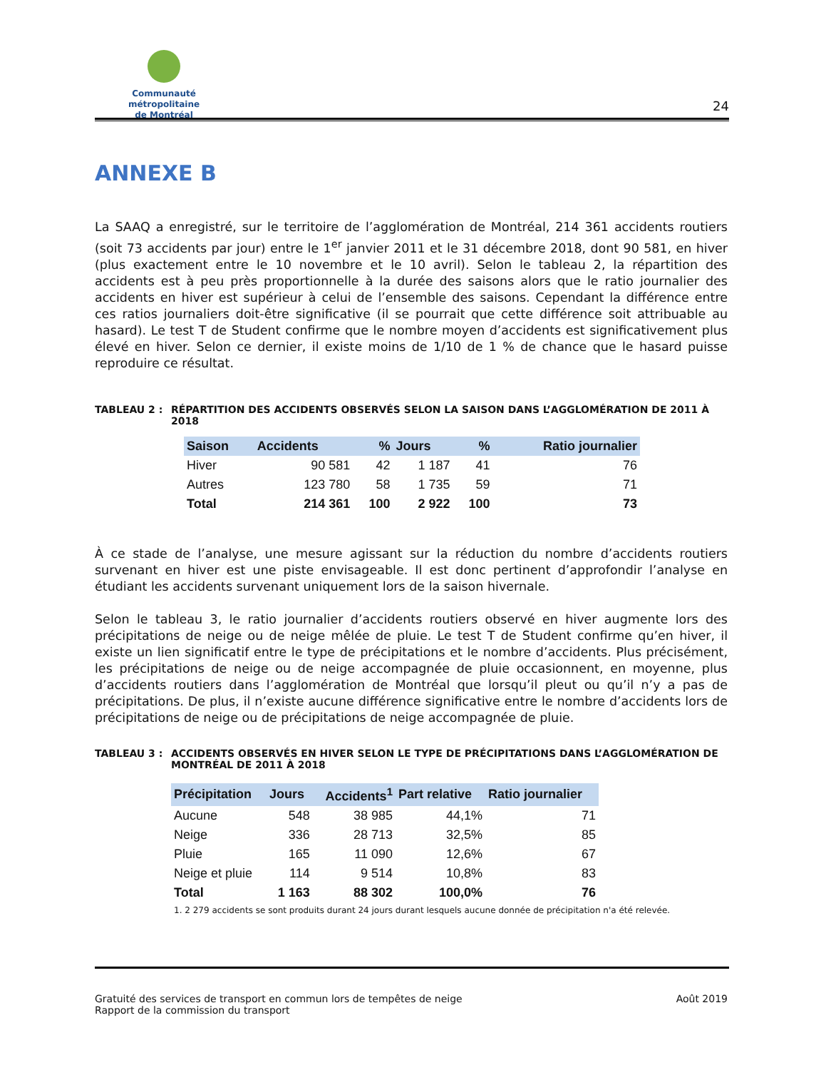Communauté métropolitaine
de Montréal
24
ANNEXE B
La SAAQ a enregistré, sur le territoire de l’agglomération de Montréal, 214 361 accidents routiers (soit 73 accidents par jour) entre le 1<sup>er</sup> janvier 2011 et le 31 décembre 2018, dont 90 581, en hiver (plus exactement entre le 10 novembre et le 10 avril). Selon le tableau 2, la répartition des accidents est à peu près proportionnelle à la durée des saisons alors que le ratio journalier des accidents en hiver est supérieur à celui de l’ensemble des saisons. Cependant la différence entre ces ratios journaliers doit-être significative (il se pourrait que cette différence soit attribuable au hasard). Le test T de Student confirme que le nombre moyen d’accidents est significativement plus élevé en hiver. Selon ce dernier, il existe moins de 1/10 de 1 % de chance que le hasard puisse reproduire ce résultat.
TABLEAU 2 : RÉPARTITION DES ACCIDENTS OBSERVÉS SELON LA SAISON DANS L’AGGLOMÉRATION DE 2011 À 2018
| Saison | Accidents | % | Jours | % | Ratio journalier |
| --- | --- | --- | --- | --- | --- |
| Hiver | 90 581 | 42 | 1 187 | 41 | 76 |
| Autres | 123 780 | 58 | 1 735 | 59 | 71 |
| Total | 214 361 | 100 | 2 922 | 100 | 73 |
À ce stade de l’analyse, une mesure agissant sur la réduction du nombre d’accidents routiers survenant en hiver est une piste envisageable. Il est donc pertinent d’approfondir l’analyse en étudiant les accidents survenant uniquement lors de la saison hivernale.
Selon le tableau 3, le ratio journalier d’accidents routiers observé en hiver augmente lors des précipitations de neige ou de neige mêlée de pluie. Le test T de Student confirme qu’en hiver, il existe un lien significatif entre le type de précipitations et le nombre d’accidents. Plus précisément, les précipitations de neige ou de neige accompagnée de pluie occasionnent, en moyenne, plus d’accidents routiers dans l’agglomération de Montréal que lorsqu’il pleut ou qu’il n’y a pas de précipitations. De plus, il n’existe aucune différence significative entre le nombre d’accidents lors de précipitations de neige ou de précipitations de neige accompagnée de pluie.
TABLEAU 3 : ACCIDENTS OBSERVÉS EN HIVER SELON LE TYPE DE PRÉCIPITATIONS DANS L’AGGLOMÉRATION DE MONTRÉAL DE 2011 À 2018
| Précipitation | Jours | Accidents<sup>1</sup> | Part relative | Ratio journalier |
| --- | --- | --- | --- | --- |
| Aucune | 548 | 38 985 | 44,1% | 71 |
| Neige | 336 | 28 713 | 32,5% | 85 |
| Pluie | 165 | 11 090 | 12,6% | 67 |
| Neige et pluie | 114 | 9 514 | 10,8% | 83 |
| Total | 1 163 | 88 302 | 100,0% | 76 |
1. 2 279 accidents se sont produits durant 24 jours durant lesquels aucune donnée de précipitation n'a été relevée.
Gratuité des services de transport en commun lors de tempêtes de neige
Rapport de la commission du transport
Août 2019